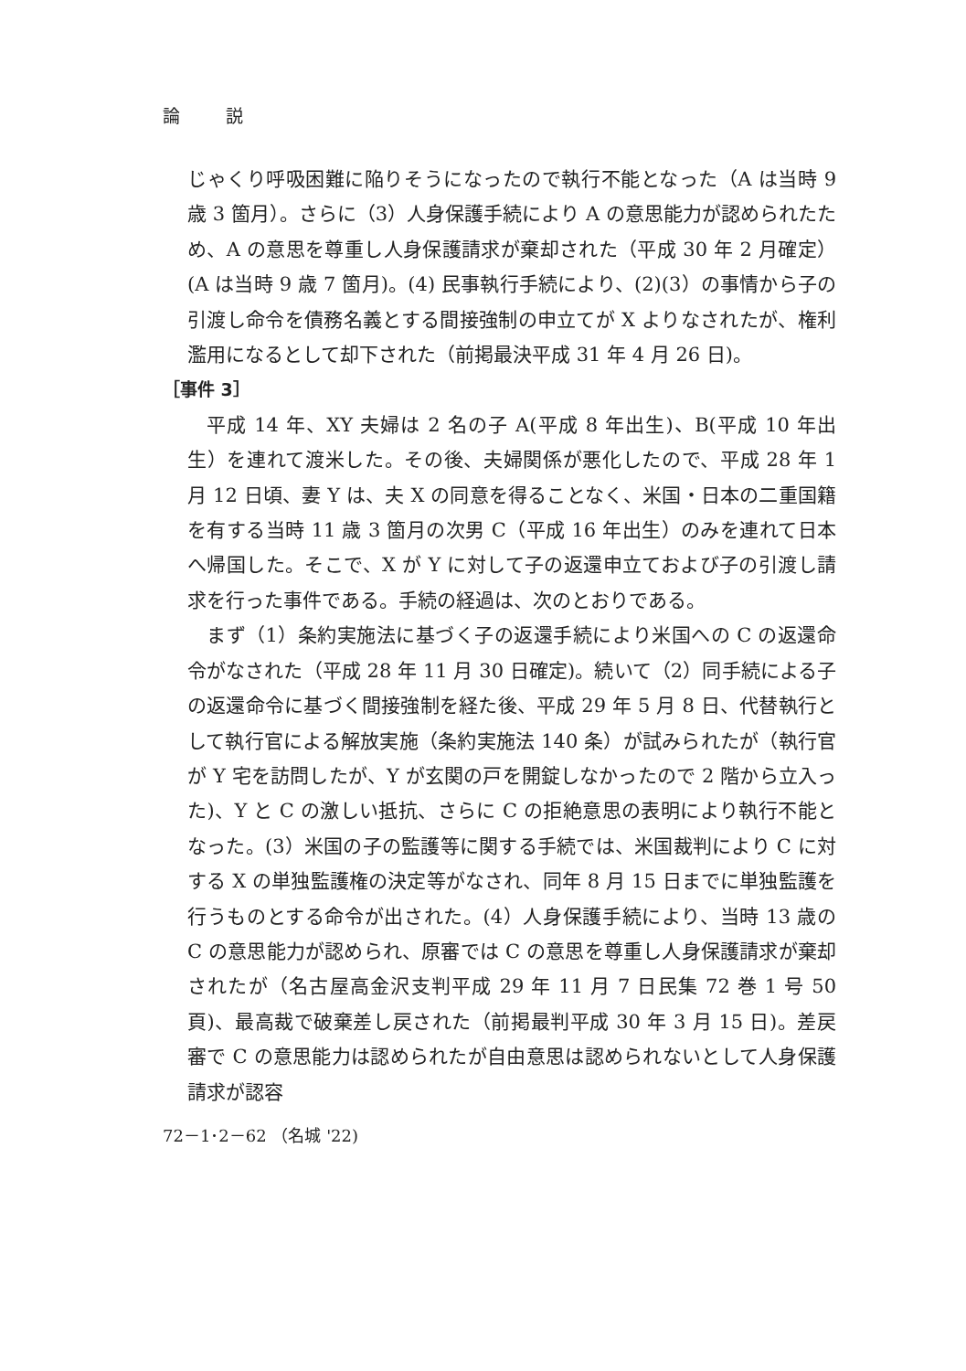論 説
じゃくり呼吸困難に陥りそうになったので執行不能となった（A は当時 9 歳 3 箇月）。さらに（3）人身保護手続により A の意思能力が認められたため、A の意思を尊重し人身保護請求が棄却された（平成 30 年 2 月確定）(A は当時 9 歳 7 箇月)。(4) 民事執行手続により、(2)(3）の事情から子の引渡し命令を債務名義とする間接強制の申立てが X よりなされたが、権利濫用になるとして却下された（前掲最決平成 31 年 4 月 26 日)。
［事件 3］
平成 14 年、XY 夫婦は 2 名の子 A(平成 8 年出生)、B(平成 10 年出生）を連れて渡米した。その後、夫婦関係が悪化したので、平成 28 年 1 月 12 日頃、妻 Y は、夫 X の同意を得ることなく、米国・日本の二重国籍を有する当時 11 歳 3 箇月の次男 C（平成 16 年出生）のみを連れて日本へ帰国した。そこで、X が Y に対して子の返還申立ておよび子の引渡し請求を行った事件である。手続の経過は、次のとおりである。
まず（1）条約実施法に基づく子の返還手続により米国への C の返還命令がなされた（平成 28 年 11 月 30 日確定)。続いて（2）同手続による子の返還命令に基づく間接強制を経た後、平成 29 年 5 月 8 日、代替執行として執行官による解放実施（条約実施法 140 条）が試みられたが（執行官が Y 宅を訪問したが、Y が玄関の戸を開錠しなかったので 2 階から立入った)、Y と C の激しい抵抗、さらに C の拒絶意思の表明により執行不能となった。(3）米国の子の監護等に関する手続では、米国裁判により C に対する X の単独監護権の決定等がなされ、同年 8 月 15 日までに単独監護を行うものとする命令が出された。(4）人身保護手続により、当時 13 歳の C の意思能力が認められ、原審では C の意思を尊重し人身保護請求が棄却されたが（名古屋高金沢支判平成 29 年 11 月 7 日民集 72 巻 1 号 50 頁)、最高裁で破棄差し戻された（前掲最判平成 30 年 3 月 15 日)。差戻審で C の意思能力は認められたが自由意思は認められないとして人身保護請求が認容
72－1･2－62 （名城 '22)